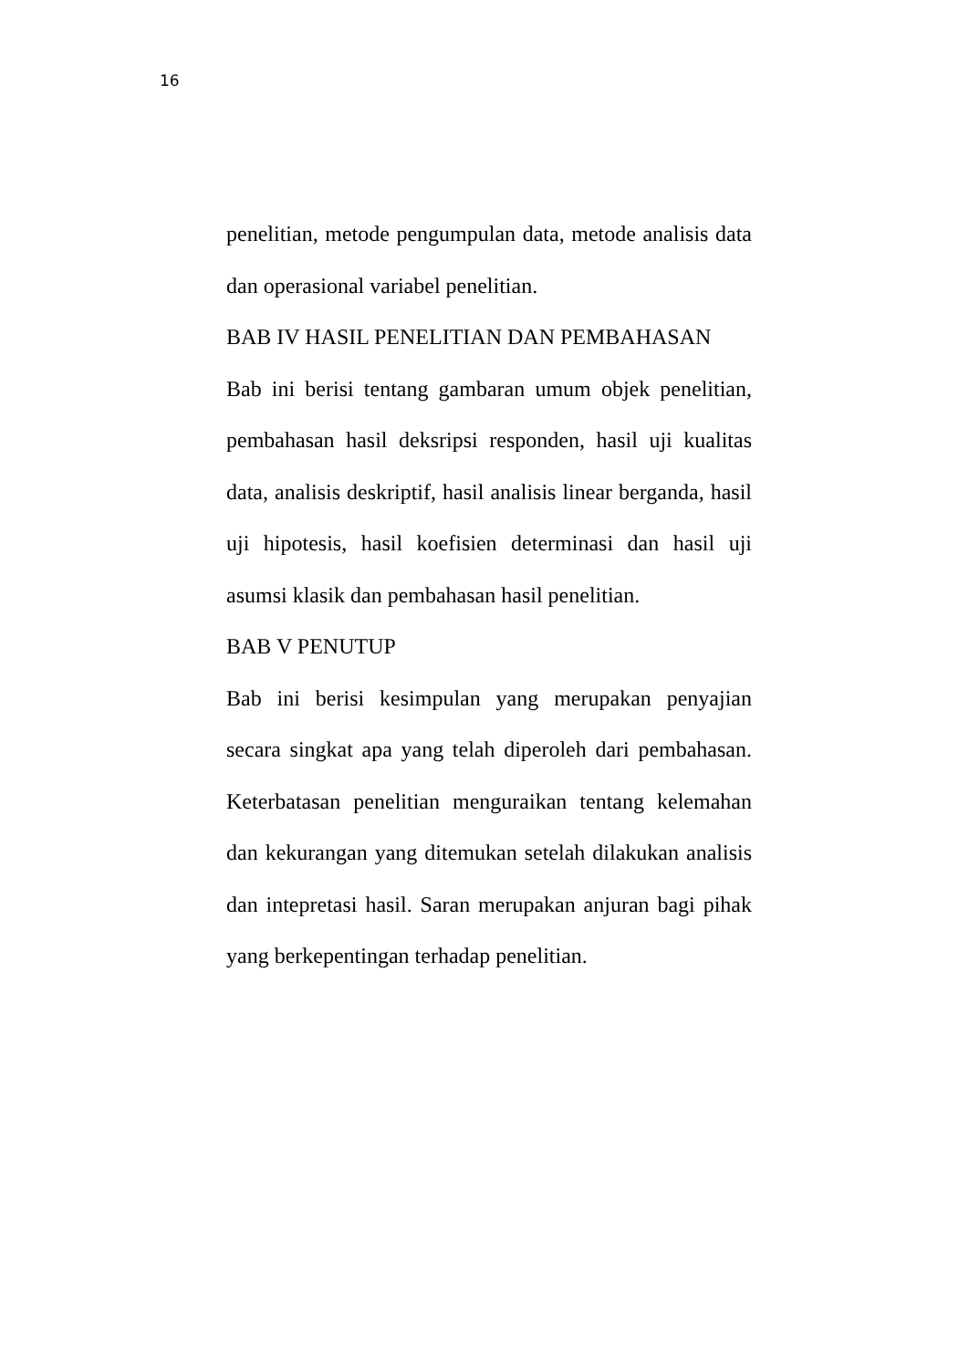16
penelitian, metode pengumpulan data, metode analisis data dan operasional variabel penelitian.
BAB IV HASIL PENELITIAN DAN PEMBAHASAN
Bab ini berisi tentang gambaran umum objek penelitian, pembahasan hasil deksripsi responden, hasil uji kualitas data, analisis deskriptif, hasil analisis linear berganda, hasil uji hipotesis, hasil koefisien determinasi dan hasil uji asumsi klasik dan pembahasan hasil penelitian.
BAB V PENUTUP
Bab ini berisi kesimpulan yang merupakan penyajian secara singkat apa yang telah diperoleh dari pembahasan. Keterbatasan penelitian menguraikan tentang kelemahan dan kekurangan yang ditemukan setelah dilakukan analisis dan intepretasi hasil. Saran merupakan anjuran bagi pihak yang berkepentingan terhadap penelitian.